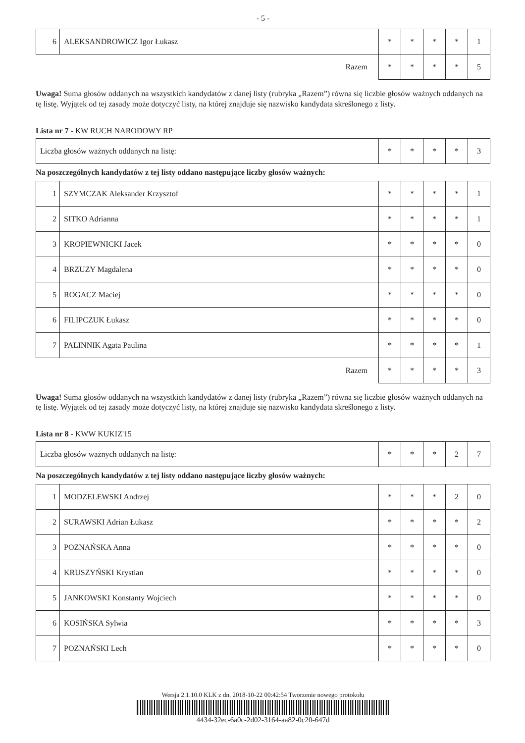- 5 -
| 6 | ALEKSANDROWICZ Igor Łukasz | * | * | * | * | 1 |
| Razem | | * | * | * | * | 5 |
Uwaga! Suma głosów oddanych na wszystkich kandydatów z danej listy (rubryka „Razem”) równa się liczbie głosów ważnych oddanych na tę listę. Wyjątek od tej zasady może dotyczyć listy, na której znajduje się nazwisko kandydata skreślonego z listy.
Lista nr 7 - KW RUCH NARODOWY RP
| Liczba głosów ważnych oddanych na listę: | * | * | * | * | 3 |
Na poszczególnych kandydatów z tej listy oddano następujące liczby głosów ważnych:
| 1 | SZYMCZAK Aleksander Krzysztof | * | * | * | * | 1 |
| 2 | SITKO Adrianna | * | * | * | * | 1 |
| 3 | KROPIEWNICKI Jacek | * | * | * | * | 0 |
| 4 | BRZUZY Magdalena | * | * | * | * | 0 |
| 5 | ROGACZ Maciej | * | * | * | * | 0 |
| 6 | FILIPCZUK Łukasz | * | * | * | * | 0 |
| 7 | PALINNIK Agata Paulina | * | * | * | * | 1 |
| Razem | | * | * | * | * | 3 |
Uwaga! Suma głosów oddanych na wszystkich kandydatów z danej listy (rubryka „Razem”) równa się liczbie głosów ważnych oddanych na tę listę. Wyjątek od tej zasady może dotyczyć listy, na której znajduje się nazwisko kandydata skreślonego z listy.
Lista nr 8 - KWW KUKIZ'15
| Liczba głosów ważnych oddanych na listę: | * | * | * | 2 | 7 |
Na poszczególnych kandydatów z tej listy oddano następujące liczby głosów ważnych:
| 1 | MODZELEWSKI Andrzej | * | * | * | 2 | 0 |
| 2 | SURAWSKI Adrian Łukasz | * | * | * | * | 2 |
| 3 | POZNAŃSKA Anna | * | * | * | * | 0 |
| 4 | KRUSZYŃSKI Krystian | * | * | * | * | 0 |
| 5 | JANKOWSKI Konstanty Wojciech | * | * | * | * | 0 |
| 6 | KOSIŃSKA Sylwia | * | * | * | * | 3 |
| 7 | POZNAŃSKI Lech | * | * | * | * | 0 |
Wersja 2.1.10.0 KLK z dn. 2018-10-22 00:42:54 Tworzenie nowego protokołu
4434-32ec-6a0c-2d02-3164-aa82-0c20-647d